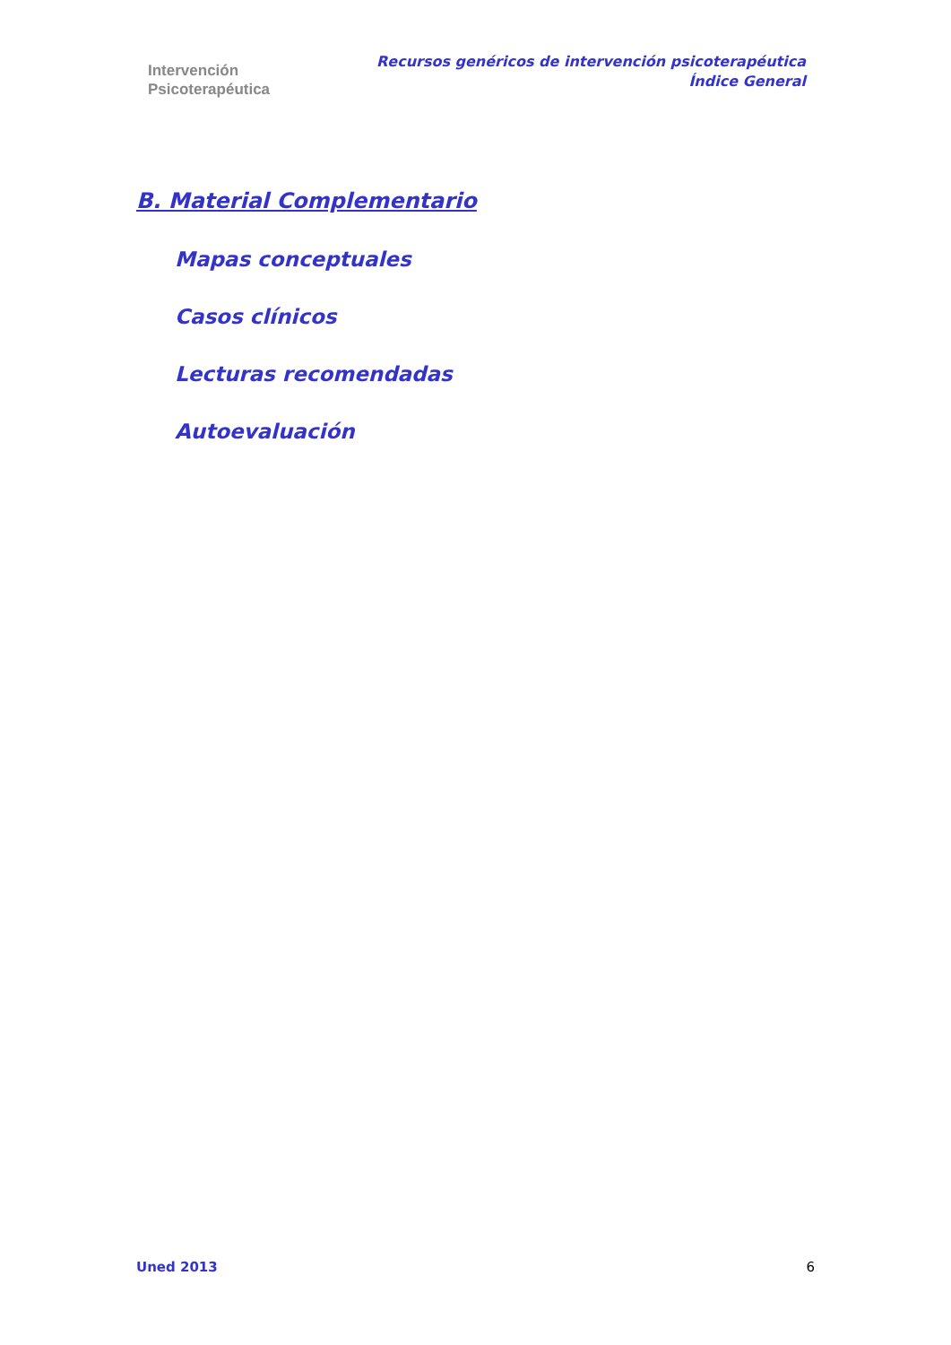Intervención
Psicoterapéutica
Recursos genéricos de intervención psicoterapéutica
Índice General
B. Material Complementario
Mapas conceptuales
Casos clínicos
Lecturas recomendadas
Autoevaluación
Uned 2013 6